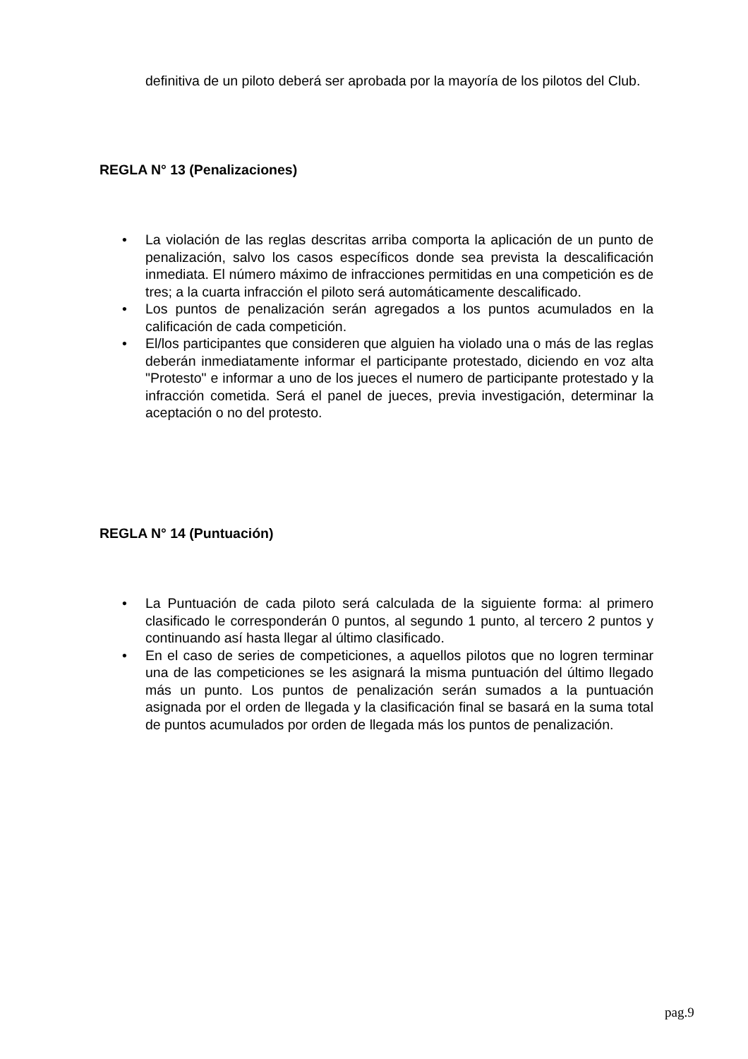definitiva de un piloto deberá ser aprobada por la mayoría de los pilotos del Club.
REGLA N° 13 (Penalizaciones)
• La violación de las reglas descritas arriba comporta la aplicación de un punto de penalización, salvo los casos específicos donde sea prevista la descalificación inmediata. El número máximo de infracciones permitidas en una competición es de tres; a la cuarta infracción el piloto será automáticamente descalificado.
• Los puntos de penalización serán agregados a los puntos acumulados en la calificación de cada competición.
• El/los participantes que consideren que alguien ha violado una o más de las reglas deberán inmediatamente informar el participante protestado, diciendo en voz alta "Protesto" e informar a uno de los jueces el numero de participante protestado y la infracción cometida. Será el panel de jueces, previa investigación, determinar la aceptación o no del protesto.
REGLA N° 14 (Puntuación)
• La Puntuación de cada piloto será calculada de la siguiente forma: al primero clasificado le corresponderán 0 puntos, al segundo 1 punto, al tercero 2 puntos y continuando así hasta llegar al último clasificado.
• En el caso de series de competiciones, a aquellos pilotos que no logren terminar una de las competiciones se les asignará la misma puntuación del último llegado más un punto. Los puntos de penalización serán sumados a la puntuación asignada por el orden de llegada y la clasificación final se basará en la suma total de puntos acumulados por orden de llegada más los puntos de penalización.
pag.9